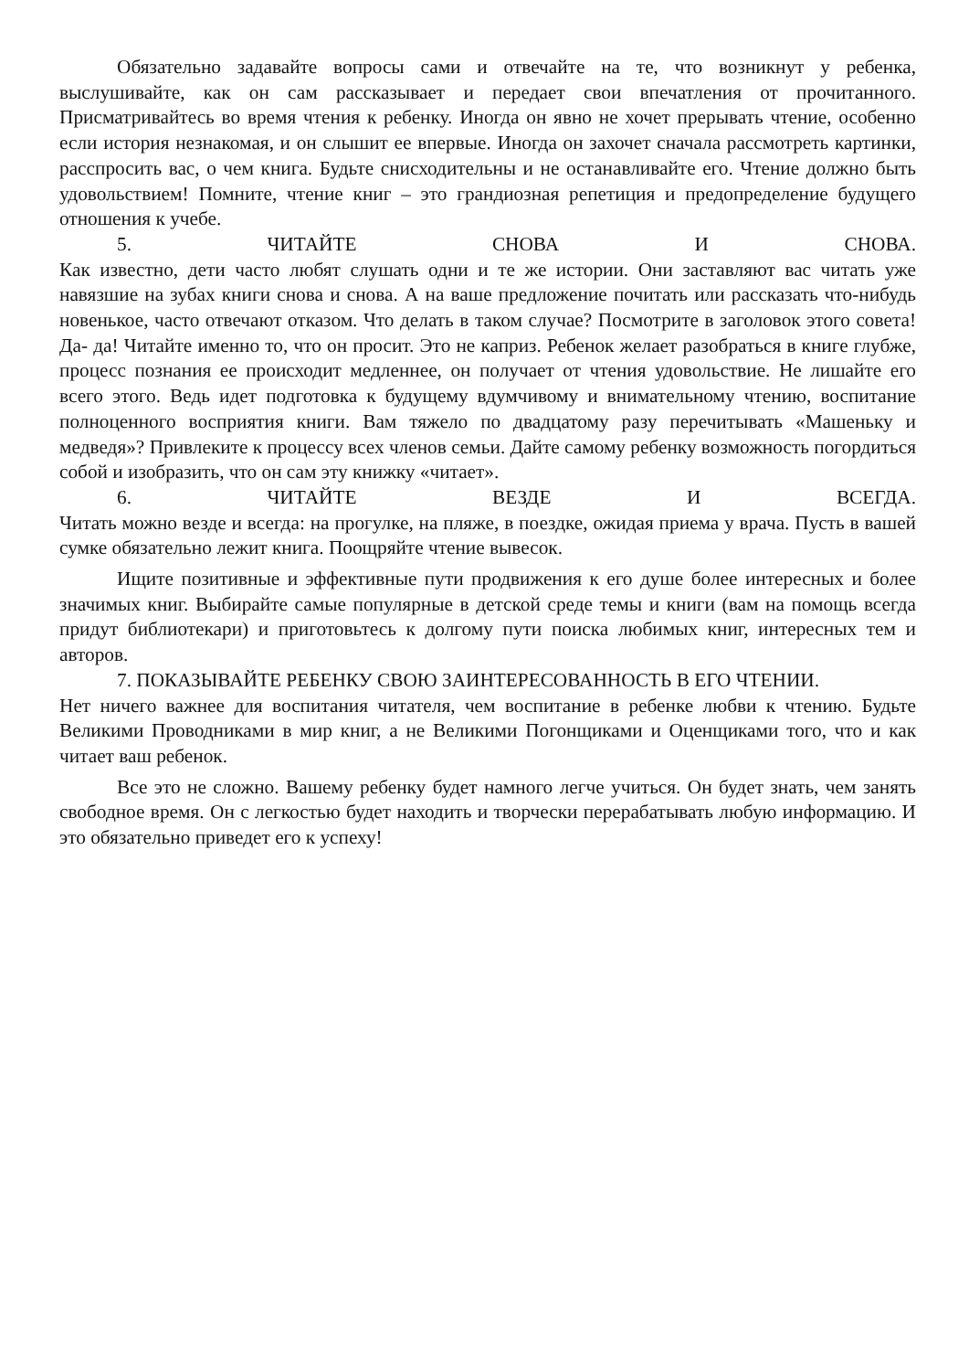Обязательно задавайте вопросы сами и отвечайте на те, что возникнут у ребенка, выслушивайте, как он сам рассказывает и передает свои впечатления от прочитанного. Присматривайтесь во время чтения к ребенку. Иногда он явно не хочет прерывать чтение, особенно если история незнакомая, и он слышит ее впервые. Иногда он захочет сначала рассмотреть картинки, расспросить вас, о чем книга. Будьте снисходительны и не останавливайте его. Чтение должно быть удовольствием! Помните, чтение книг – это грандиозная репетиция и предопределение будущего отношения к учебе.
5. ЧИТАЙТЕ СНОВА И СНОВА.
Как известно, дети часто любят слушать одни и те же истории. Они заставляют вас читать уже навязшие на зубах книги снова и снова. А на ваше предложение почитать или рассказать что-нибудь новенькое, часто отвечают отказом. Что делать в таком случае? Посмотрите в заголовок этого совета! Да- да! Читайте именно то, что он просит. Это не каприз. Ребенок желает разобраться в книге глубже, процесс познания ее происходит медленнее, он получает от чтения удовольствие. Не лишайте его всего этого. Ведь идет подготовка к будущему вдумчивому и внимательному чтению, воспитание полноценного восприятия книги. Вам тяжело по двадцатому разу перечитывать «Машеньку и медведя»? Привлеките к процессу всех членов семьи. Дайте самому ребенку возможность погордиться собой и изобразить, что он сам эту книжку «читает».
6. ЧИТАЙТЕ ВЕЗДЕ И ВСЕГДА.
Читать можно везде и всегда: на прогулке, на пляже, в поездке, ожидая приема у врача. Пусть в вашей сумке обязательно лежит книга. Поощряйте чтение вывесок.
Ищите позитивные и эффективные пути продвижения к его душе более интересных и более значимых книг. Выбирайте самые популярные в детской среде темы и книги (вам на помощь всегда придут библиотекари) и приготовьтесь к долгому пути поиска любимых книг, интересных тем и авторов.
7. ПОКАЗЫВАЙТЕ РЕБЕНКУ СВОЮ ЗАИНТЕРЕСОВАННОСТЬ В ЕГО ЧТЕНИИ.
Нет ничего важнее для воспитания читателя, чем воспитание в ребенке любви к чтению. Будьте Великими Проводниками в мир книг, а не Великими Погонщиками и Оценщиками того, что и как читает ваш ребенок.
Все это не сложно. Вашему ребенку будет намного легче учиться. Он будет знать, чем занять свободное время. Он с легкостью будет находить и творчески перерабатывать любую информацию. И это обязательно приведет его к успеху!